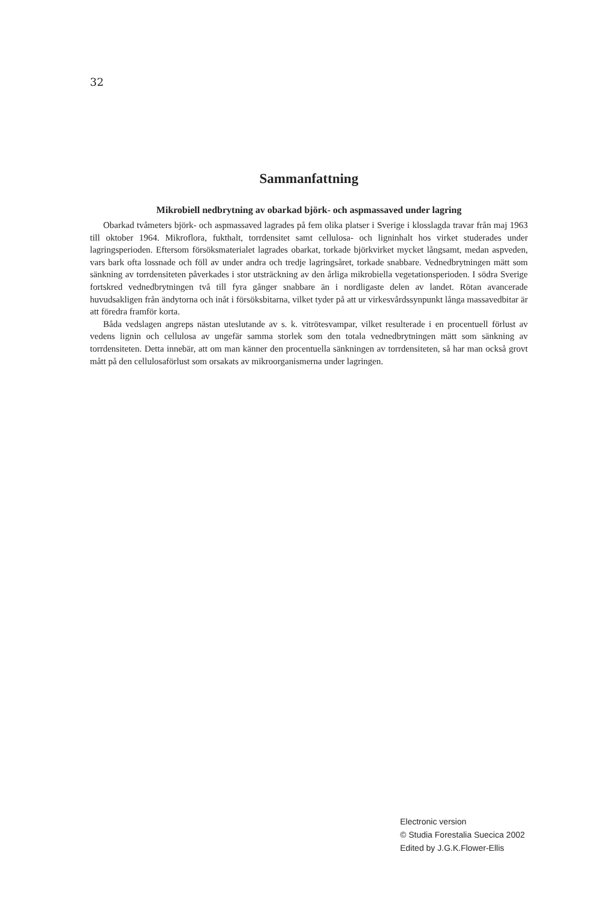32
Sammanfattning
Mikrobiell nedbrytning av obarkad björk- och aspmassaved under lagring
Obarkad tvåmeters björk- och aspmassaved lagrades på fem olika platser i Sverige i klosslagda travar från maj 1963 till oktober 1964. Mikroflora, fukthalt, torrdensitet samt cellulosa- och ligninhalt hos virket studerades under lagringsperioden. Eftersom försöksmaterialet lagrades obarkat, torkade björkvirket mycket långsamt, medan aspveden, vars bark ofta lossnade och föll av under andra och tredje lagringsåret, torkade snabbare. Vednedbrytningen mätt som sänkning av torrdensiteten påverkades i stor utsträckning av den årliga mikrobiella vegetationsperioden. I södra Sverige fortskred vednedbrytningen två till fyra gånger snabbare än i nordligaste delen av landet. Rötan avancerade huvudsakligen från ändytorna och inåt i försöksbitarna, vilket tyder på att ur virkesvårdssynpunkt långa massavedbitar är att föredra framför korta.
Båda vedslagen angreps nästan uteslutande av s. k. vitrötesvampar, vilket resulterade i en procentuell förlust av vedens lignin och cellulosa av ungefär samma storlek som den totala vednedbrytningen mätt som sänkning av torrdensiteten. Detta innebär, att om man känner den procentuella sänkningen av torrdensiteten, så har man också grovt mått på den cellulosaförlust som orsakats av mikroorganismerna under lagringen.
Electronic version
© Studia Forestalia Suecica 2002
Edited by J.G.K.Flower-Ellis